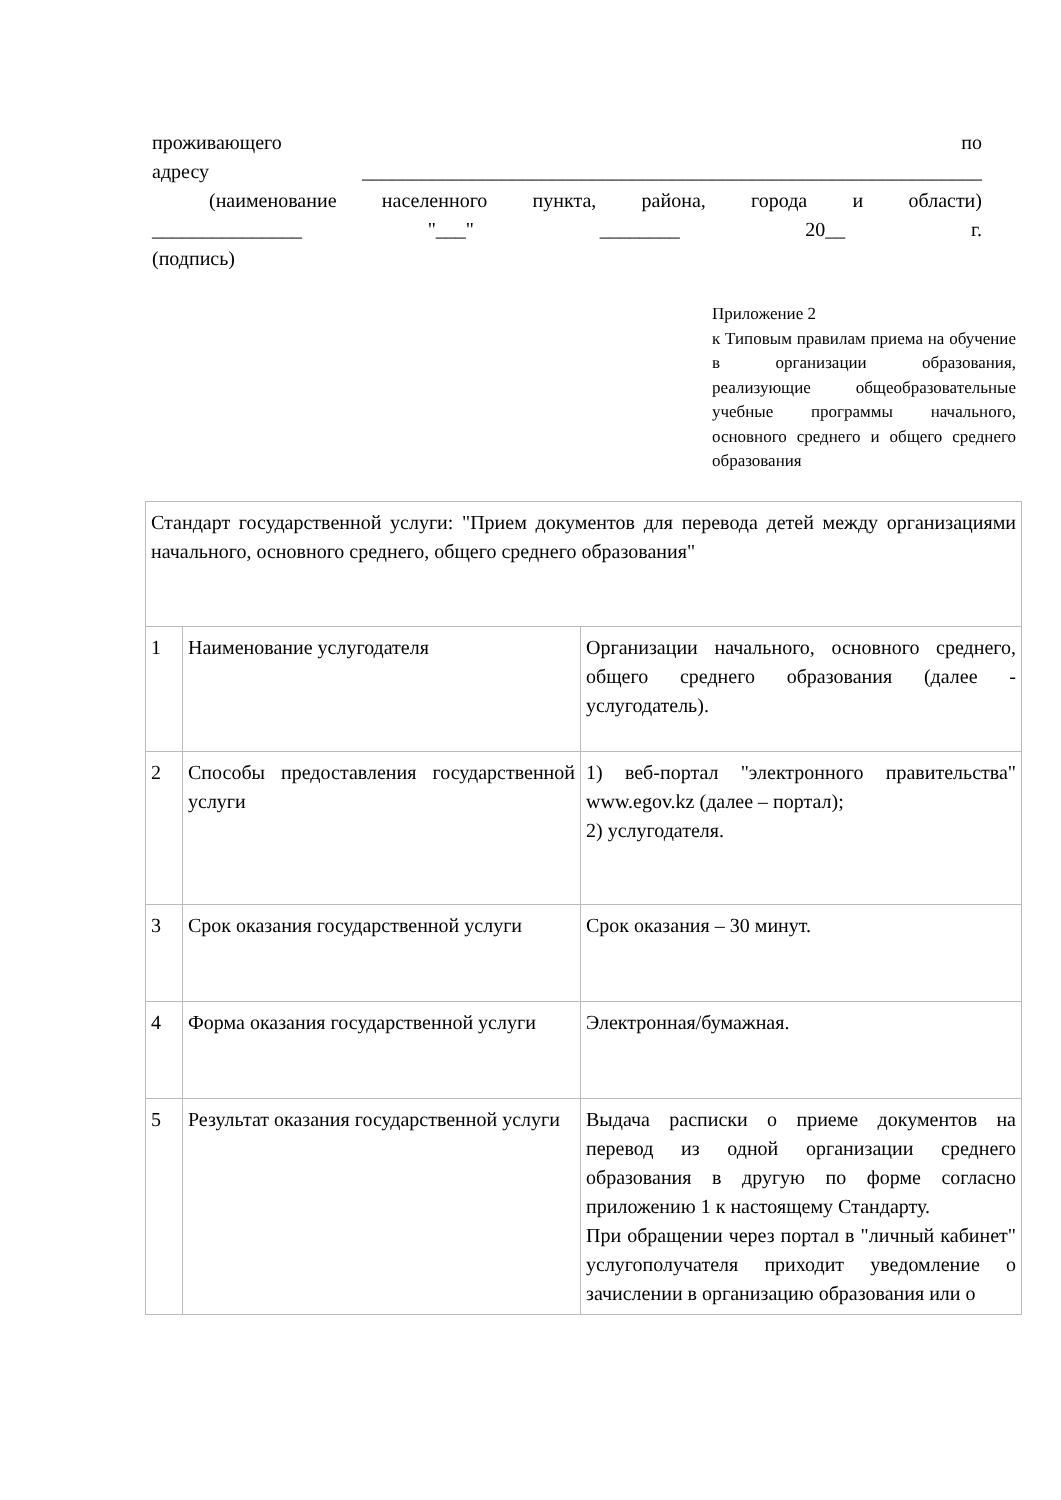проживающего по
адресу ______________________________________________________________
(наименование населенного пункта, района, города и области)
_______________ "___" ________ 20__ г.
(подпись)
Приложение 2
к Типовым правилам приема на обучение в организации образования, реализующие общеобразовательные учебные программы начального, основного среднего и общего среднего образования
| Стандарт государственной услуги: "Прием документов для перевода детей между организациями начального, основного среднего, общего среднего образования" | | |
| 1 | Наименование услугодателя | Организации начального, основного среднего, общего среднего образования (далее - услугодатель). |
| 2 | Способы предоставления государственной услуги | 1) веб-портал "электронного правительства" www.egov.kz (далее – портал); 2) услугодателя. |
| 3 | Срок оказания государственной услуги | Срок оказания – 30 минут. |
| 4 | Форма оказания государственной услуги | Электронная/бумажная. |
| 5 | Результат оказания государственной услуги | Выдача расписки о приеме документов на перевод из одной организации среднего образования в другую по форме согласно приложению 1 к настоящему Стандарту. При обращении через портал в "личный кабинет" услугополучателя приходит уведомление о зачислении в организацию образования или о |